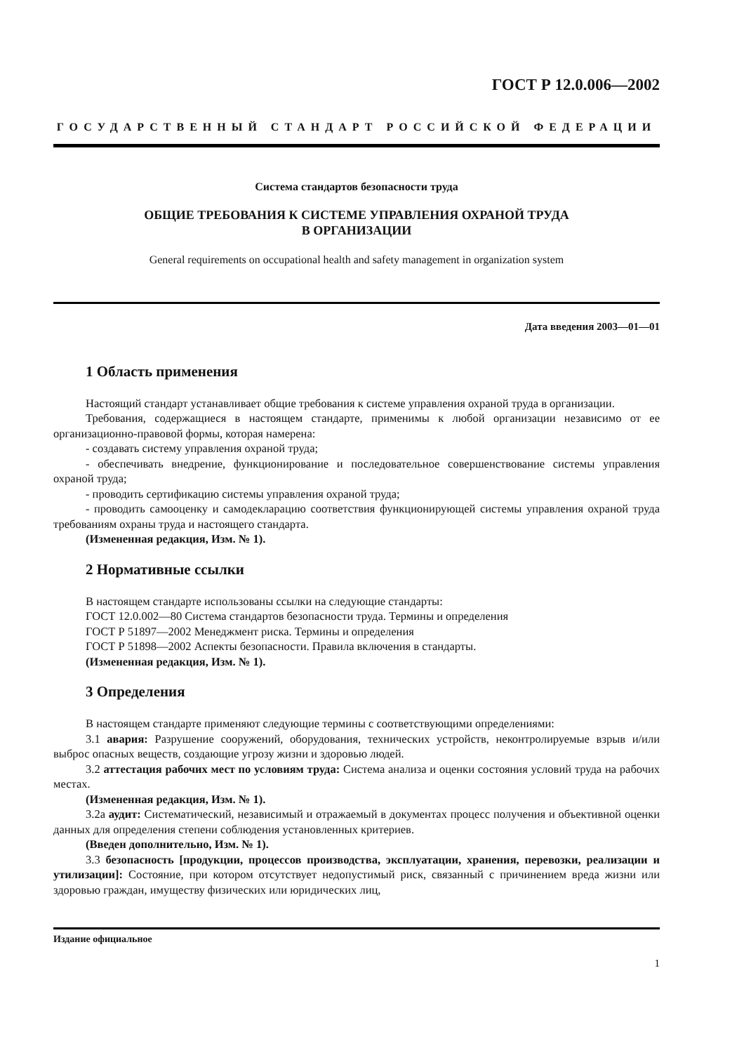ГОСТ Р 12.0.006—2002
ГОСУДАРСТВЕННЫЙ СТАНДАРТ РОССИЙСКОЙ ФЕДЕРАЦИИ
Система стандартов безопасности труда
ОБЩИЕ ТРЕБОВАНИЯ К СИСТЕМЕ УПРАВЛЕНИЯ ОХРАНОЙ ТРУДА
В ОРГАНИЗАЦИИ
General requirements on occupational health and safety management in organization system
Дата введения 2003—01—01
1 Область применения
Настоящий стандарт устанавливает общие требования к системе управления охраной труда в организации.
Требования, содержащиеся в настоящем стандарте, применимы к любой организации независимо от ее организационно-правовой формы, которая намерена:
- создавать систему управления охраной труда;
- обеспечивать внедрение, функционирование и последовательное совершенствование системы управления охраной труда;
- проводить сертификацию системы управления охраной труда;
- проводить самооценку и самодекларацию соответствия функционирующей системы управления охраной труда требованиям охраны труда и настоящего стандарта.
(Измененная редакция, Изм. № 1).
2 Нормативные ссылки
В настоящем стандарте использованы ссылки на следующие стандарты:
ГОСТ 12.0.002—80 Система стандартов безопасности труда. Термины и определения
ГОСТ Р 51897—2002 Менеджмент риска. Термины и определения
ГОСТ Р 51898—2002 Аспекты безопасности. Правила включения в стандарты.
(Измененная редакция, Изм. № 1).
3 Определения
В настоящем стандарте применяют следующие термины с соответствующими определениями:
3.1 авария: Разрушение сооружений, оборудования, технических устройств, неконтролируемые взрыв и/или выброс опасных веществ, создающие угрозу жизни и здоровью людей.
3.2 аттестация рабочих мест по условиям труда: Система анализа и оценки состояния условий труда на рабочих местах.
(Измененная редакция, Изм. № 1).
3.2а аудит: Систематический, независимый и отражаемый в документах процесс получения и объективной оценки данных для определения степени соблюдения установленных критериев.
(Введен дополнительно, Изм. № 1).
3.3 безопасность [продукции, процессов производства, эксплуатации, хранения, перевозки, реализации и утилизации]: Состояние, при котором отсутствует недопустимый риск, связанный с причинением вреда жизни или здоровью граждан, имуществу физических или юридических лиц,
Издание официальное
1